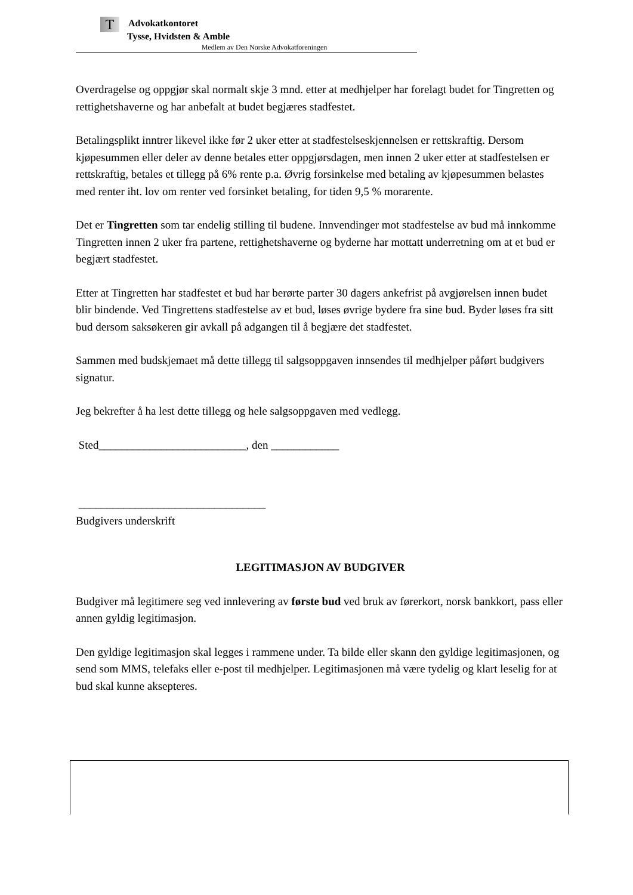T
Advokatkontoret
Tysse, Hvidsten & Amble
Medlem av Den Norske Advokatforeningen
Overdragelse og oppgjør skal normalt skje 3 mnd. etter at medhjelper har forelagt budet for Tingretten og rettighetshaverne og har anbefalt at budet begjæres stadfestet.
Betalingsplikt inntrer likevel ikke før 2 uker etter at stadfestelseskjennelsen er rettskraftig. Dersom kjøpesummen eller deler av denne betales etter oppgjørsdagen, men innen 2 uker etter at stadfestelsen er rettskraftig, betales et tillegg på 6% rente p.a. Øvrig forsinkelse med betaling av kjøpesummen belastes med renter iht. lov om renter ved forsinket betaling, for tiden 9,5 % morarente.
Det er Tingretten som tar endelig stilling til budene. Innvendinger mot stadfestelse av bud må innkomme Tingretten innen 2 uker fra partene, rettighetshaverne og byderne har mottatt underretning om at et bud er begjært stadfestet.
Etter at Tingretten har stadfestet et bud har berørte parter 30 dagers ankefrist på avgjørelsen innen budet blir bindende. Ved Tingrettens stadfestelse av et bud, løses øvrige bydere fra sine bud. Byder løses fra sitt bud dersom saksøkeren gir avkall på adgangen til å begjære det stadfestet.
Sammen med budskjemaet må dette tillegg til salgsoppgaven innsendes til medhjelper påført budgivers signatur.
Jeg bekrefter å ha lest dette tillegg og hele salgsoppgaven med vedlegg.
Sted__________________________, den ____________
_________________________________
Budgivers underskrift
LEGITIMASJON AV BUDGIVER
Budgiver må legitimere seg ved innlevering av første bud ved bruk av førerkort, norsk bankkort, pass eller annen gyldig legitimasjon.
Den gyldige legitimasjon skal legges i rammene under. Ta bilde eller skann den gyldige legitimasjonen, og send som MMS, telefaks eller e-post til medhjelper. Legitimasjonen må være tydelig og klart leselig for at bud skal kunne aksepteres.